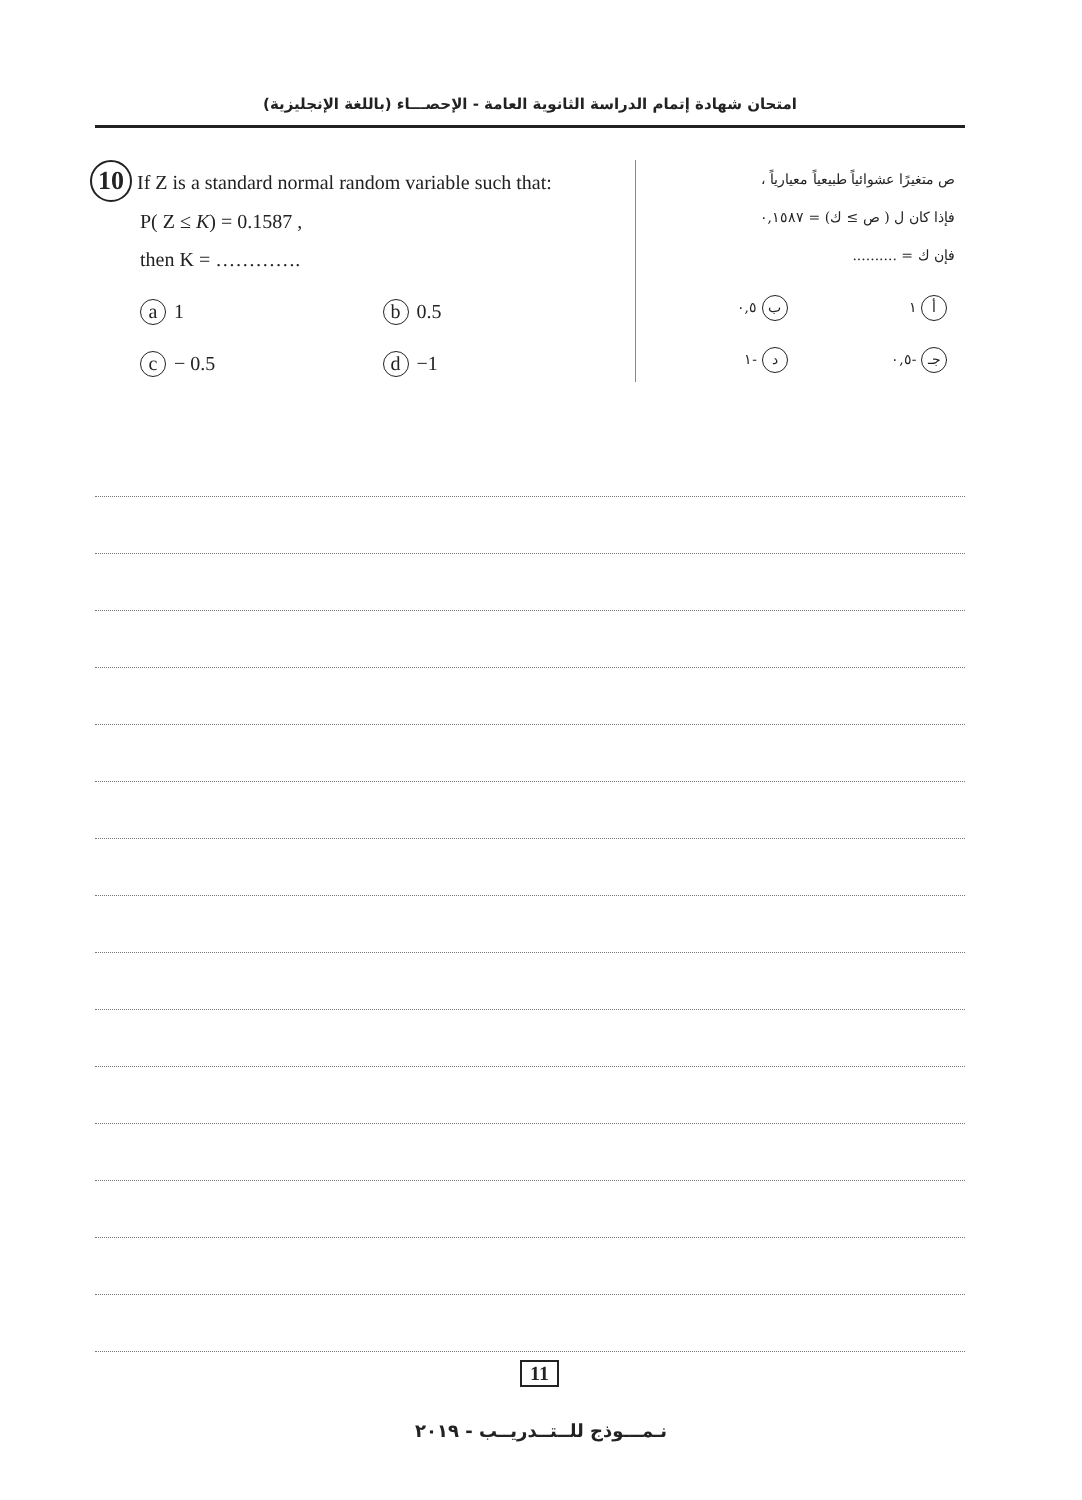امتحان شهادة إتمام الدراسة الثانوية العامة - الإحصـــاء (باللغة الإنجليزية)
10 If Z is a standard normal random variable such that:
P( Z ≤ K) = 0.1587 ,
then K = ………….
a 1
b 0.5
c − 0.5
d −1
ص متغيرًا عشوائياً طبيعياً معيارياً ،
فإذا كان ل ( ص ≥ ك) = ٠,١٥٨٧
فإن ك = ..........
أ ١
ب ٠,٥
جـ -٠,٥
د -١
11
نـمـــوذج للــتــدريــب - ٢٠١٩